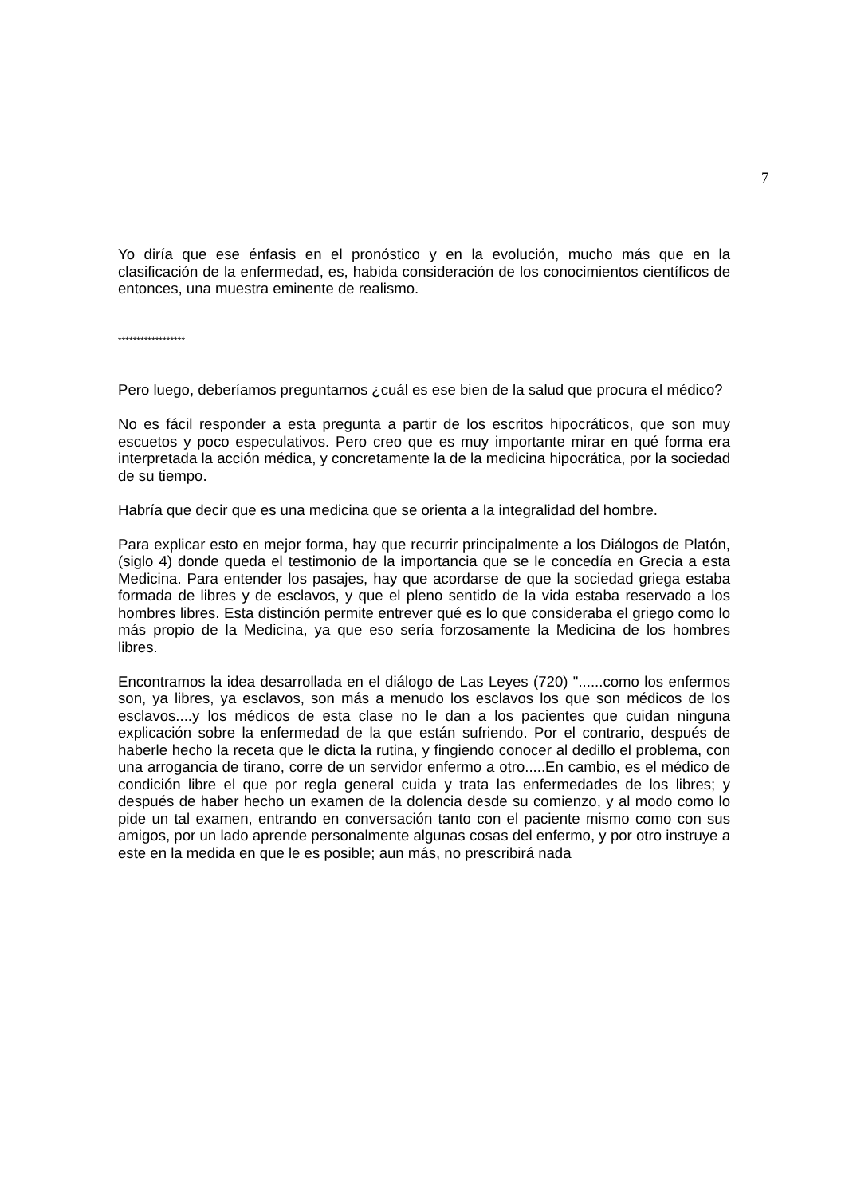7
Yo diría que ese énfasis en el pronóstico y en la evolución, mucho más que en la clasificación de la enfermedad, es, habida consideración de los conocimientos científicos de entonces, una muestra eminente de realismo.
******************
Pero luego, deberíamos preguntarnos ¿cuál es ese bien de la salud que procura el médico?
No es fácil responder a esta pregunta a partir de los escritos hipocráticos, que son muy escuetos y poco especulativos. Pero creo que es muy importante mirar en qué forma era interpretada la acción médica, y concretamente la de la medicina hipocrática, por la sociedad de su tiempo.
Habría que decir que es una medicina que se orienta a la integralidad del hombre.
Para explicar esto en mejor forma, hay que recurrir principalmente a los Diálogos de Platón, (siglo 4) donde queda el testimonio de la importancia que se le concedía en Grecia a esta Medicina. Para entender los pasajes, hay que acordarse de que la sociedad griega estaba formada de libres y de esclavos, y que el pleno sentido de la vida estaba reservado a los hombres libres. Esta distinción permite entrever qué es lo que consideraba el griego como lo más propio de la Medicina, ya que eso sería forzosamente la Medicina de los hombres libres.
Encontramos la idea desarrollada en el diálogo de Las Leyes (720) "......como los enfermos son, ya libres, ya esclavos, son más a menudo los esclavos los que son médicos de los esclavos....y los médicos de esta clase no le dan a los pacientes que cuidan ninguna explicación sobre la enfermedad de la que están sufriendo. Por el contrario, después de haberle hecho la receta que le dicta la rutina, y fingiendo conocer al dedillo el problema, con una arrogancia de tirano, corre de un servidor enfermo a otro.....En cambio, es el médico de condición libre el que por regla general cuida y trata las enfermedades de los libres; y después de haber hecho un examen de la dolencia desde su comienzo, y al modo como lo pide un tal examen, entrando en conversación tanto con el paciente mismo como con sus amigos, por un lado aprende personalmente algunas cosas del enfermo, y por otro instruye a este en la medida en que le es posible; aun más, no prescribirá nada